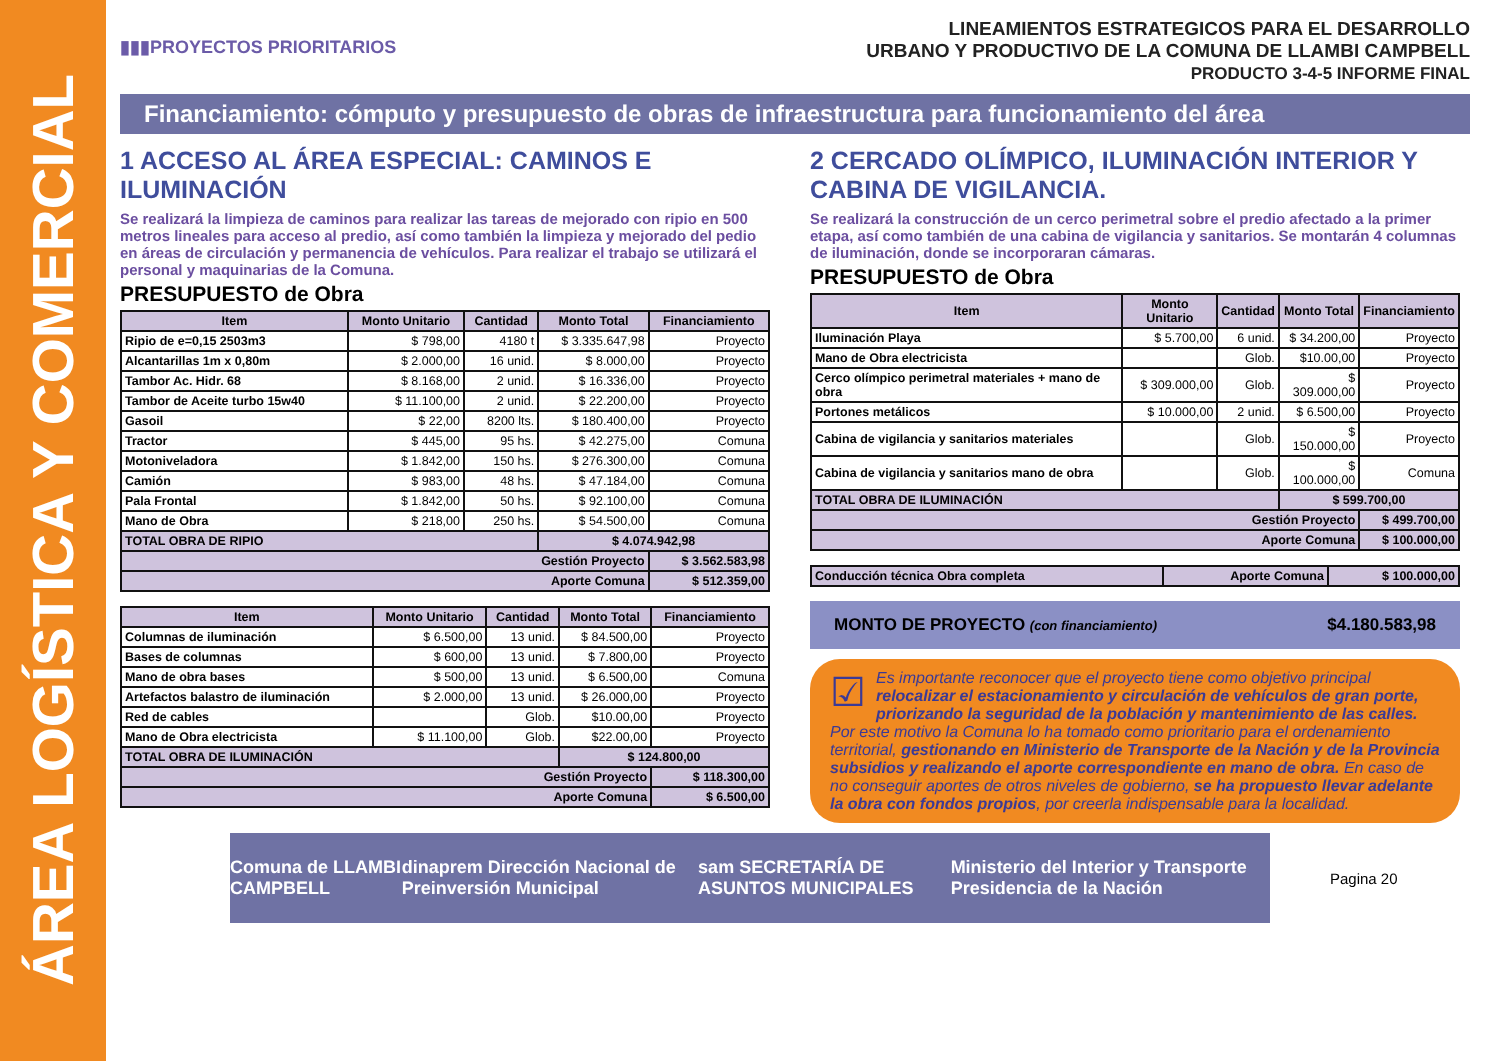ÁREA LOGÍSTICA Y COMERCIAL
▮▮▮PROYECTOS PRIORITARIOS
LINEAMIENTOS ESTRATEGICOS PARA EL DESARROLLO
URBANO Y PRODUCTIVO DE LA COMUNA DE LLAMBI CAMPBELL
PRODUCTO 3-4-5 INFORME FINAL
Financiamiento: cómputo y presupuesto de obras de infraestructura para funcionamiento del área
1 ACCESO AL ÁREA ESPECIAL: CAMINOS E ILUMINACIÓN
Se realizará la limpieza de caminos para realizar las tareas de mejorado con ripio en 500 metros lineales para acceso al predio, así como también la limpieza y mejorado del pedio en áreas de circulación y permanencia de vehículos. Para realizar el trabajo se utilizará el personal y maquinarias de la Comuna.
PRESUPUESTO de Obra
| Item | Monto Unitario | Cantidad | Monto Total | Financiamiento |
| --- | --- | --- | --- | --- |
| Ripio de e=0,15 2503m3 | $ 798,00 | 4180 t | $ 3.335.647,98 | Proyecto |
| Alcantarillas 1m x 0,80m | $ 2.000,00 | 16 unid. | $ 8.000,00 | Proyecto |
| Tambor Ac. Hidr. 68 | $ 8.168,00 | 2 unid. | $ 16.336,00 | Proyecto |
| Tambor de Aceite turbo 15w40 | $ 11.100,00 | 2 unid. | $ 22.200,00 | Proyecto |
| Gasoil | $ 22,00 | 8200 lts. | $ 180.400,00 | Proyecto |
| Tractor | $ 445,00 | 95 hs. | $ 42.275,00 | Comuna |
| Motoniveladora | $ 1.842,00 | 150 hs. | $ 276.300,00 | Comuna |
| Camión | $ 983,00 | 48 hs. | $ 47.184,00 | Comuna |
| Pala Frontal | $ 1.842,00 | 50 hs. | $ 92.100,00 | Comuna |
| Mano de Obra | $ 218,00 | 250 hs. | $ 54.500,00 | Comuna |
| TOTAL OBRA DE RIPIO | | | $ 4.074.942,98 | |
| Gestión Proyecto | | | | $ 3.562.583,98 |
| Aporte Comuna | | | | $ 512.359,00 |
| Item | Monto Unitario | Cantidad | Monto Total | Financiamiento |
| --- | --- | --- | --- | --- |
| Columnas de iluminación | $ 6.500,00 | 13 unid. | $ 84.500,00 | Proyecto |
| Bases de columnas | $ 600,00 | 13 unid. | $ 7.800,00 | Proyecto |
| Mano de obra bases | $ 500,00 | 13 unid. | $ 6.500,00 | Comuna |
| Artefactos balastro de iluminación | $ 2.000,00 | 13 unid. | $ 26.000,00 | Proyecto |
| Red de cables | | Glob. | $10.00,00 | Proyecto |
| Mano de Obra electricista | $ 11.100,00 | Glob. | $22.00,00 | Proyecto |
| TOTAL OBRA DE ILUMINACIÓN | | | $ 124.800,00 | |
| Gestión Proyecto | | | | $ 118.300,00 |
| Aporte Comuna | | | | $ 6.500,00 |
2 CERCADO OLÍMPICO, ILUMINACIÓN INTERIOR Y CABINA DE VIGILANCIA.
Se realizará la construcción de un cerco perimetral sobre el predio afectado a la primer etapa, así como también de una cabina de vigilancia y sanitarios. Se montarán 4 columnas de iluminación, donde se incorporaran cámaras.
PRESUPUESTO de Obra
| Item | Monto Unitario | Cantidad | Monto Total | Financiamiento |
| --- | --- | --- | --- | --- |
| Iluminación Playa | $ 5.700,00 | 6 unid. | $ 34.200,00 | Proyecto |
| Mano de Obra electricista | | Glob. | $10.00,00 | Proyecto |
| Cerco olímpico perimetral materiales + mano de obra | $ 309.000,00 | Glob. | $ 309.000,00 | Proyecto |
| Portones metálicos | $ 10.000,00 | 2 unid. | $ 6.500,00 | Proyecto |
| Cabina de vigilancia y sanitarios materiales | | Glob. | $ 150.000,00 | Proyecto |
| Cabina de vigilancia y sanitarios mano de obra | | Glob. | $ 100.000,00 | Comuna |
| TOTAL OBRA DE ILUMINACIÓN | | | $ 599.700,00 | |
| Gestión Proyecto | | | | $ 499.700,00 |
| Aporte Comuna | | | | $ 100.000,00 |
| Conducción técnica Obra completa | Aporte Comuna | $ 100.000,00 |
MONTO DE PROYECTO (con financiamiento) $4.180.583,98
☑ Es importante reconocer que el proyecto tiene como objetivo principal relocalizar el estacionamiento y circulación de vehículos de gran porte, priorizando la seguridad de la población y mantenimiento de las calles. Por este motivo la Comuna lo ha tomado como prioritario para el ordenamiento territorial, gestionando en Ministerio de Transporte de la Nación y de la Provincia subsidios y realizando el aporte correspondiente en mano de obra. En caso de no conseguir aportes de otros niveles de gobierno, se ha propuesto llevar adelante la obra con fondos propios, por creerla indispensable para la localidad.
Comuna de LLAMBI CAMPBELL dinaprem Dirección Nacional de Preinversión Municipal sam SECRETARÍA DE ASUNTOS MUNICIPALES Ministerio del Interior y Transporte Presidencia de la Nación
Pagina 20